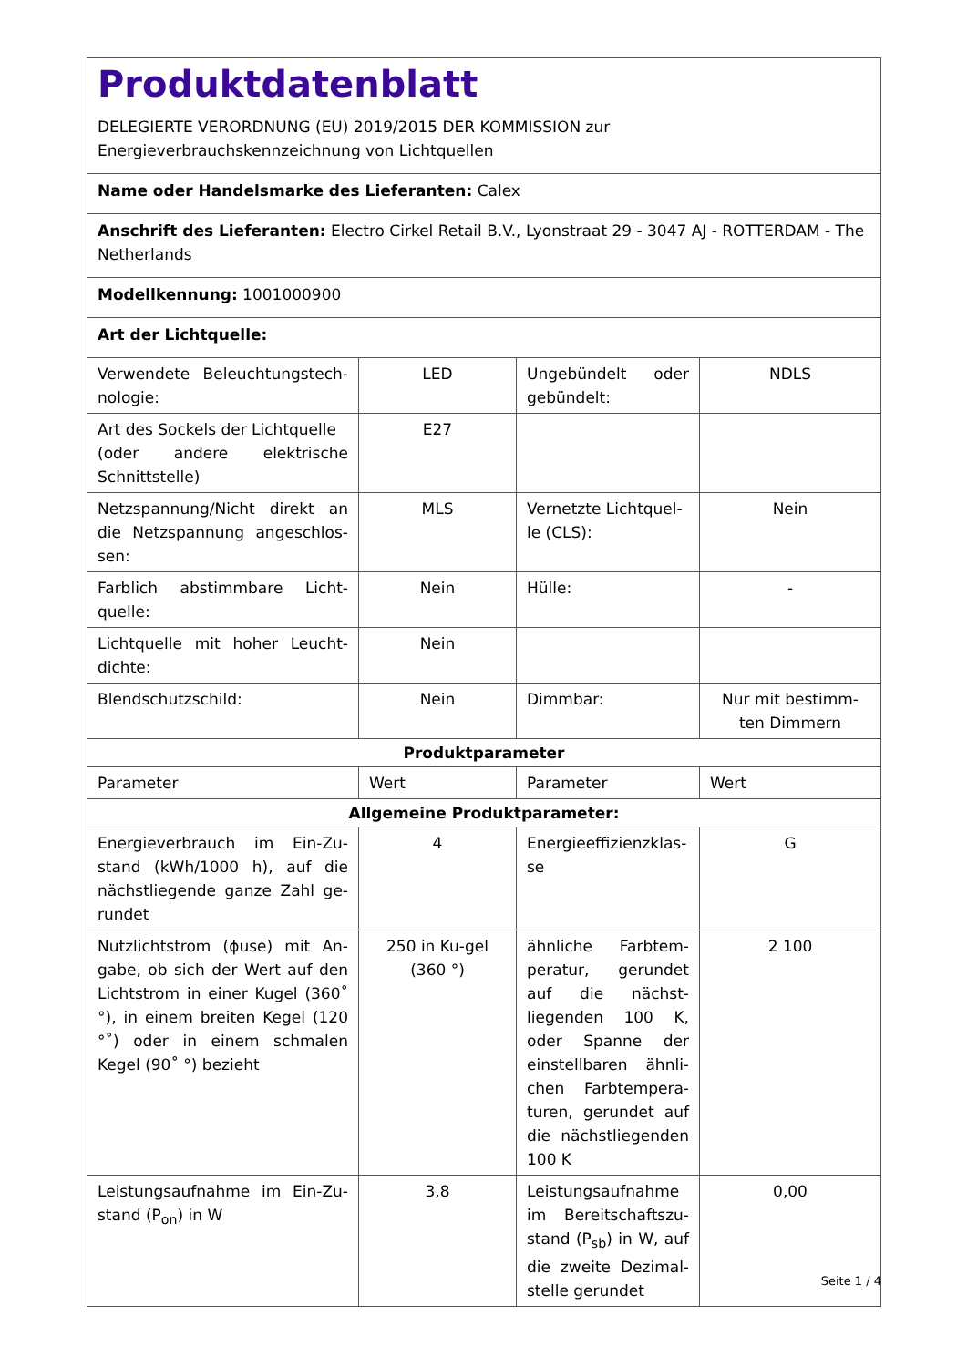| Produktdatenblatt DELEGIERTE VERORDNUNG (EU) 2019/2015 DER KOMMISSION zur Energieverbrauchskennzeichnung von Lichtquellen | | | |
| Name oder Handelsmarke des Lieferanten: Calex | | | |
| Anschrift des Lieferanten: Electro Cirkel Retail B.V., Lyonstraat 29 - 3047 AJ - ROTTERDAM - The Netherlands | | | |
| Modellkennung: 1001000900 | | | |
| Art der Lichtquelle: | | | |
| Verwendete Beleuchtungstech-nologie: | LED | Ungebündelt oder gebündelt: | NDLS |
| Art des Sockels der Lichtquelle (oder andere elektrische Schnittstelle) | E27 | | |
| Netzspannung/Nicht direkt an die Netzspannung angeschlos-sen: | MLS | Vernetzte Lichtquel-le (CLS): | Nein |
| Farblich abstimmbare Licht-quelle: | Nein | Hülle: | - |
| Lichtquelle mit hoher Leucht-dichte: | Nein | | |
| Blendschutzschild: | Nein | Dimmbar: | Nur mit bestimm-ten Dimmern |
| Produktparameter | | | |
| Parameter | Wert | Parameter | Wert |
| Allgemeine Produktparameter: | | | |
| Energieverbrauch im Ein-Zu-stand (kWh/1000 h), auf die nächstliegende ganze Zahl ge-rundet | 4 | Energieeffizienzklas-se | G |
| Nutzlichtstrom (ϕuse) mit An-gabe, ob sich der Wert auf den Lichtstrom in einer Kugel (360˚ °), in einem breiten Kegel (120 °˚) oder in einem schmalen Kegel (90˚ °) bezieht | 250 in Ku-gel (360 °) | ähnliche Farbtem-peratur, gerundet auf die nächst-liegenden 100 K, oder Spanne der einstellbaren ähnli-chen Farbtempera-turen, gerundet auf die nächstliegenden 100 K | 2 100 |
| Leistungsaufnahme im Ein-Zu-stand (P<sub>on</sub>) in W | 3,8 | Leistungsaufnahme im Bereitschaftszu-stand (P<sub>sb</sub>) in W, auf die zweite Dezimal-stelle gerundet | 0,00 |
Seite 1 / 4